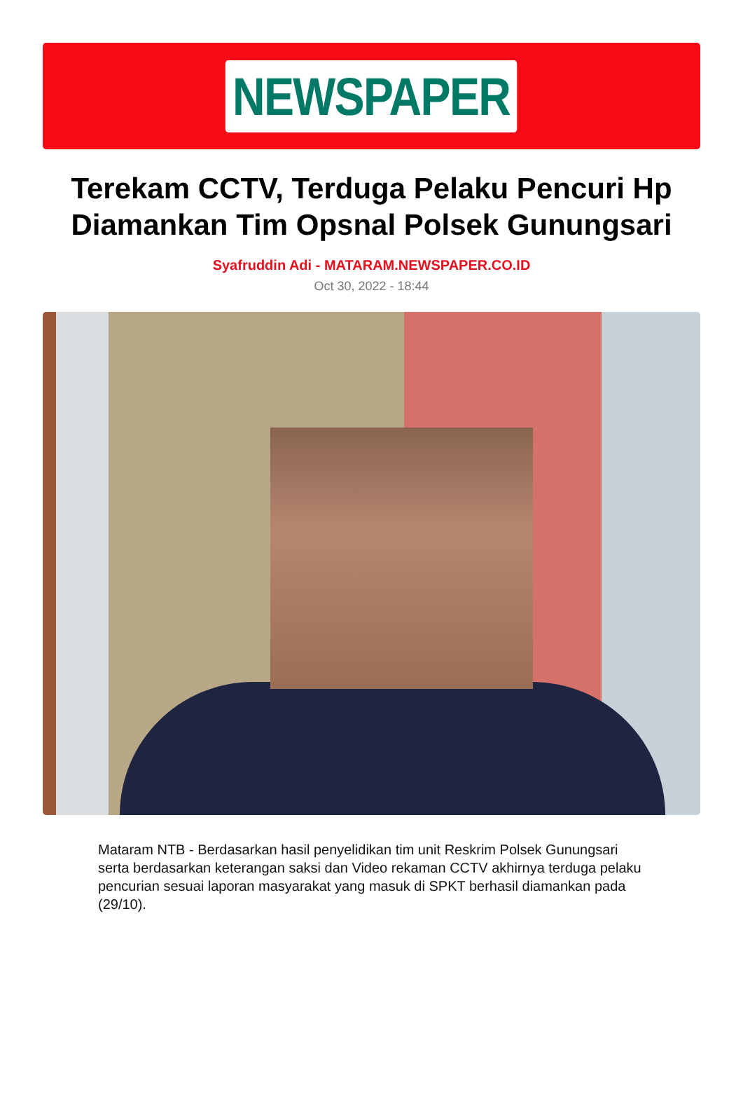NEWSPAPER
Terekam CCTV, Terduga Pelaku Pencuri Hp Diamankan Tim Opsnal Polsek Gunungsari
Syafruddin Adi - MATARAM.NEWSPAPER.CO.ID
Oct 30, 2022 - 18:44
Mataram NTB - Berdasarkan hasil penyelidikan tim unit Reskrim Polsek Gunungsari serta berdasarkan keterangan saksi dan Video rekaman CCTV akhirnya terduga pelaku pencurian sesuai laporan masyarakat yang masuk di SPKT berhasil diamankan pada (29/10).